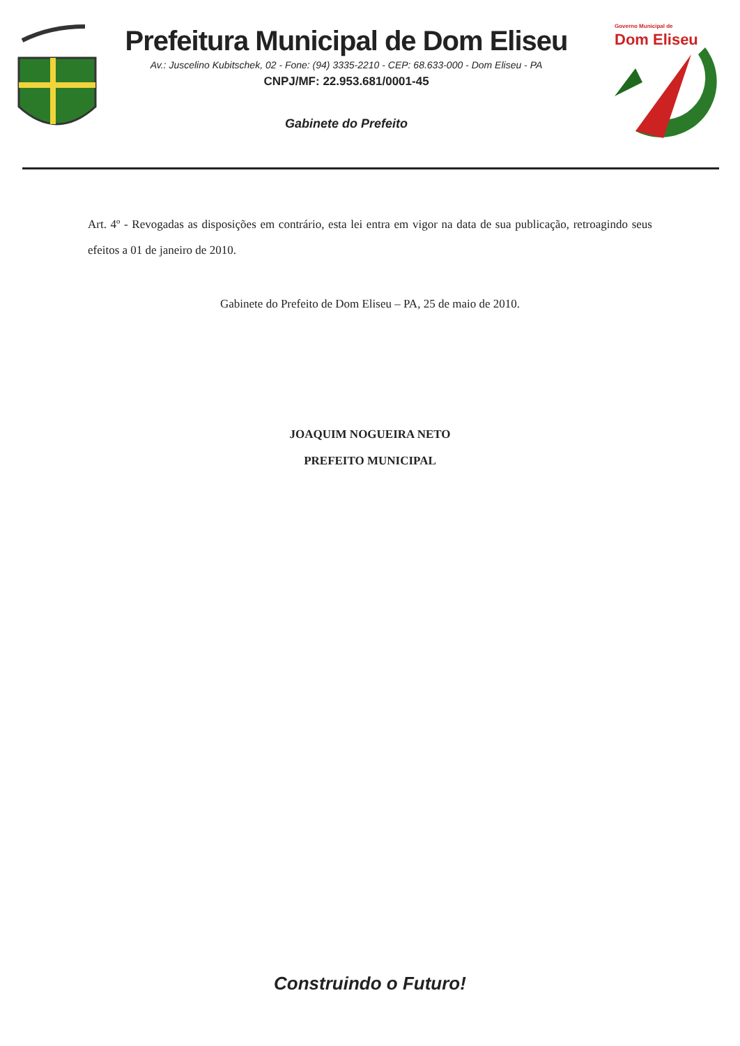Prefeitura Municipal de Dom Eliseu
Av.: Juscelino Kubitschek, 02 - Fone: (94) 3335-2210 - CEP: 68.633-000 - Dom Eliseu - PA
CNPJ/MF: 22.953.681/0001-45
Gabinete do Prefeito
Governo Municipal de
Dom Eliseu
Art. 4º - Revogadas as disposições em contrário, esta lei entra em vigor na data de sua publicação, retroagindo seus efeitos a 01 de janeiro de 2010.
Gabinete do Prefeito de Dom Eliseu – PA, 25 de maio de 2010.
JOAQUIM NOGUEIRA NETO
PREFEITO MUNICIPAL
Construindo o Futuro!